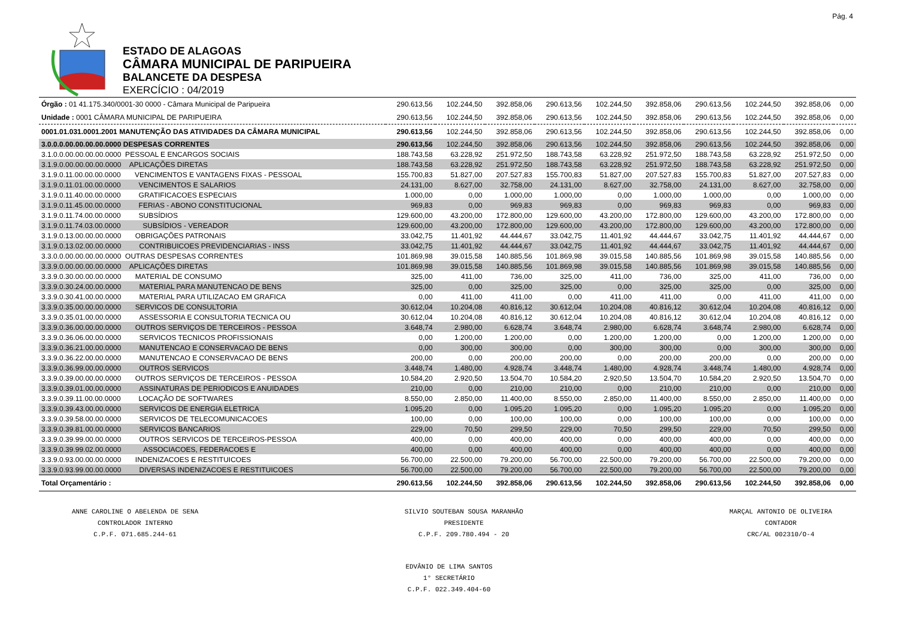Pág. 4
ESTADO DE ALAGOAS
CÂMARA MUNICIPAL DE PARIPUEIRA
BALANCETE DA DESPESA
EXERCÍCIO : 04/2019
| Órgão : 01 41.175.340/0001-30 0000 - Câmara Municipal de Paripueira | 290.613,56 | 102.244,50 | 392.858,06 | 290.613,56 | 102.244,50 | 392.858,06 | 290.613,56 | 102.244,50 | 392.858,06 | 0,00 |
| Unidade : 0001 CÂMARA MUNICIPAL DE PARIPUEIRA | 290.613,56 | 102.244,50 | 392.858,06 | 290.613,56 | 102.244,50 | 392.858,06 | 290.613,56 | 102.244,50 | 392.858,06 | 0,00 |
| 0001.01.031.0001.2001 MANUTENÇÃO DAS ATIVIDADES DA CÂMARA MUNICIPAL | 290.613,56 | 102.244,50 | 392.858,06 | 290.613,56 | 102.244,50 | 392.858,06 | 290.613,56 | 102.244,50 | 392.858,06 | 0,00 |
| 3.0.0.0.00.00.00.00.0000 DESPESAS CORRENTES | 290.613,56 | 102.244,50 | 392.858,06 | 290.613,56 | 102.244,50 | 392.858,06 | 290.613,56 | 102.244,50 | 392.858,06 | 0,00 |
| 3.1.0.0.00.00.00.00.0000 PESSOAL E ENCARGOS SOCIAIS | 188.743,58 | 63.228,92 | 251.972,50 | 188.743,58 | 63.228,92 | 251.972,50 | 188.743,58 | 63.228,92 | 251.972,50 | 0,00 |
| 3.1.9.0.00.00.00.00.0000 APLICAÇÕES DIRETAS | 188.743,58 | 63.228,92 | 251.972,50 | 188.743,58 | 63.228,92 | 251.972,50 | 188.743,58 | 63.228,92 | 251.972,50 | 0,00 |
| 3.1.9.0.11.00.00.00.0000 VENCIMENTOS E VANTAGENS FIXAS - PESSOAL | 155.700,83 | 51.827,00 | 207.527,83 | 155.700,83 | 51.827,00 | 207.527,83 | 155.700,83 | 51.827,00 | 207.527,83 | 0,00 |
| 3.1.9.0.11.01.00.00.0000 VENCIMENTOS E SALARIOS | 24.131,00 | 8.627,00 | 32.758,00 | 24.131,00 | 8.627,00 | 32.758,00 | 24.131,00 | 8.627,00 | 32.758,00 | 0,00 |
| 3.1.9.0.11.40.00.00.0000 GRATIFICACOES ESPECIAIS | 1.000,00 | 0,00 | 1.000,00 | 1.000,00 | 0,00 | 1.000,00 | 1.000,00 | 0,00 | 1.000,00 | 0,00 |
| 3.1.9.0.11.45.00.00.0000 FERIAS - ABONO CONSTITUCIONAL | 969,83 | 0,00 | 969,83 | 969,83 | 0,00 | 969,83 | 969,83 | 0,00 | 969,83 | 0,00 |
| 3.1.9.0.11.74.00.00.0000 SUBSÍDIOS | 129.600,00 | 43.200,00 | 172.800,00 | 129.600,00 | 43.200,00 | 172.800,00 | 129.600,00 | 43.200,00 | 172.800,00 | 0,00 |
| 3.1.9.0.11.74.03.00.0000 SUBSÍDIOS - VEREADOR | 129.600,00 | 43.200,00 | 172.800,00 | 129.600,00 | 43.200,00 | 172.800,00 | 129.600,00 | 43.200,00 | 172.800,00 | 0,00 |
| 3.1.9.0.13.00.00.00.0000 OBRIGAÇÕES PATRONAIS | 33.042,75 | 11.401,92 | 44.444,67 | 33.042,75 | 11.401,92 | 44.444,67 | 33.042,75 | 11.401,92 | 44.444,67 | 0,00 |
| 3.1.9.0.13.02.00.00.0000 CONTRIBUICOES PREVIDENCIARIAS - INSS | 33.042,75 | 11.401,92 | 44.444,67 | 33.042,75 | 11.401,92 | 44.444,67 | 33.042,75 | 11.401,92 | 44.444,67 | 0,00 |
| 3.3.0.0.00.00.00.00.0000 OUTRAS DESPESAS CORRENTES | 101.869,98 | 39.015,58 | 140.885,56 | 101.869,98 | 39.015,58 | 140.885,56 | 101.869,98 | 39.015,58 | 140.885,56 | 0,00 |
| 3.3.9.0.00.00.00.00.0000 APLICAÇÕES DIRETAS | 101.869,98 | 39.015,58 | 140.885,56 | 101.869,98 | 39.015,58 | 140.885,56 | 101.869,98 | 39.015,58 | 140.885,56 | 0,00 |
| 3.3.9.0.30.00.00.00.0000 MATERIAL DE CONSUMO | 325,00 | 411,00 | 736,00 | 325,00 | 411,00 | 736,00 | 325,00 | 411,00 | 736,00 | 0,00 |
| 3.3.9.0.30.24.00.00.0000 MATERIAL PARA MANUTENCAO DE BENS | 325,00 | 0,00 | 325,00 | 325,00 | 0,00 | 325,00 | 325,00 | 0,00 | 325,00 | 0,00 |
| 3.3.9.0.30.41.00.00.0000 MATERIAL PARA UTILIZACAO EM GRAFICA | 0,00 | 411,00 | 411,00 | 0,00 | 411,00 | 411,00 | 0,00 | 411,00 | 411,00 | 0,00 |
| 3.3.9.0.35.00.00.00.0000 SERVICOS DE CONSULTORIA | 30.612,04 | 10.204,08 | 40.816,12 | 30.612,04 | 10.204,08 | 40.816,12 | 30.612,04 | 10.204,08 | 40.816,12 | 0,00 |
| 3.3.9.0.35.01.00.00.0000 ASSESSORIA E CONSULTORIA TECNICA OU | 30.612,04 | 10.204,08 | 40.816,12 | 30.612,04 | 10.204,08 | 40.816,12 | 30.612,04 | 10.204,08 | 40.816,12 | 0,00 |
| 3.3.9.0.36.00.00.00.0000 OUTROS SERVIÇOS DE TERCEIROS - PESSOA | 3.648,74 | 2.980,00 | 6.628,74 | 3.648,74 | 2.980,00 | 6.628,74 | 3.648,74 | 2.980,00 | 6.628,74 | 0,00 |
| 3.3.9.0.36.06.00.00.0000 SERVICOS TECNICOS PROFISSIONAIS | 0,00 | 1.200,00 | 1.200,00 | 0,00 | 1.200,00 | 1.200,00 | 0,00 | 1.200,00 | 1.200,00 | 0,00 |
| 3.3.9.0.36.21.00.00.0000 MANUTENCAO E CONSERVACAO DE BENS | 0,00 | 300,00 | 300,00 | 0,00 | 300,00 | 300,00 | 0,00 | 300,00 | 300,00 | 0,00 |
| 3.3.9.0.36.22.00.00.0000 MANUTENCAO E CONSERVACAO DE BENS | 200,00 | 0,00 | 200,00 | 200,00 | 0,00 | 200,00 | 200,00 | 0,00 | 200,00 | 0,00 |
| 3.3.9.0.36.99.00.00.0000 OUTROS SERVICOS | 3.448,74 | 1.480,00 | 4.928,74 | 3.448,74 | 1.480,00 | 4.928,74 | 3.448,74 | 1.480,00 | 4.928,74 | 0,00 |
| 3.3.9.0.39.00.00.00.0000 OUTROS SERVIÇOS DE TERCEIROS - PESSOA | 10.584,20 | 2.920,50 | 13.504,70 | 10.584,20 | 2.920,50 | 13.504,70 | 10.584,20 | 2.920,50 | 13.504,70 | 0,00 |
| 3.3.9.0.39.01.00.00.0000 ASSINATURAS DE PERIODICOS E ANUIDADES | 210,00 | 0,00 | 210,00 | 210,00 | 0,00 | 210,00 | 210,00 | 0,00 | 210,00 | 0,00 |
| 3.3.9.0.39.11.00.00.0000 LOCAÇÃO DE SOFTWARES | 8.550,00 | 2.850,00 | 11.400,00 | 8.550,00 | 2.850,00 | 11.400,00 | 8.550,00 | 2.850,00 | 11.400,00 | 0,00 |
| 3.3.9.0.39.43.00.00.0000 SERVICOS DE ENERGIA ELETRICA | 1.095,20 | 0,00 | 1.095,20 | 1.095,20 | 0,00 | 1.095,20 | 1.095,20 | 0,00 | 1.095,20 | 0,00 |
| 3.3.9.0.39.58.00.00.0000 SERVICOS DE TELECOMUNICACOES | 100,00 | 0,00 | 100,00 | 100,00 | 0,00 | 100,00 | 100,00 | 0,00 | 100,00 | 0,00 |
| 3.3.9.0.39.81.00.00.0000 SERVICOS BANCARIOS | 229,00 | 70,50 | 299,50 | 229,00 | 70,50 | 299,50 | 229,00 | 70,50 | 299,50 | 0,00 |
| 3.3.9.0.39.99.00.00.0000 OUTROS SERVICOS DE TERCEIROS-PESSOA | 400,00 | 0,00 | 400,00 | 400,00 | 0,00 | 400,00 | 400,00 | 0,00 | 400,00 | 0,00 |
| 3.3.9.0.39.99.02.00.0000 ASSOCIACOES, FEDERACOES E | 400,00 | 0,00 | 400,00 | 400,00 | 0,00 | 400,00 | 400,00 | 0,00 | 400,00 | 0,00 |
| 3.3.9.0.93.00.00.00.0000 INDENIZACOES E RESTITUICOES | 56.700,00 | 22.500,00 | 79.200,00 | 56.700,00 | 22.500,00 | 79.200,00 | 56.700,00 | 22.500,00 | 79.200,00 | 0,00 |
| 3.3.9.0.93.99.00.00.0000 DIVERSAS INDENIZACOES E RESTITUICOES | 56.700,00 | 22.500,00 | 79.200,00 | 56.700,00 | 22.500,00 | 79.200,00 | 56.700,00 | 22.500,00 | 79.200,00 | 0,00 |
| Total Orçamentário : | 290.613,56 | 102.244,50 | 392.858,06 | 290.613,56 | 102.244,50 | 392.858,06 | 290.613,56 | 102.244,50 | 392.858,06 | 0,00 |
ANNE CAROLINE O ABELENDA DE SENA
CONTROLADOR INTERNO
C.P.F. 071.685.244-61
SILVIO SOUTEBAN SOUSA MARANHÃO
PRESIDENTE
C.P.F. 209.780.494 - 20
MARÇAL ANTONIO DE OLIVEIRA
CONTADOR
CRC/AL 002310/O-4
EDVÂNIO DE LIMA SANTOS
1° SECRETÁRIO
C.P.F. 022.349.404-60